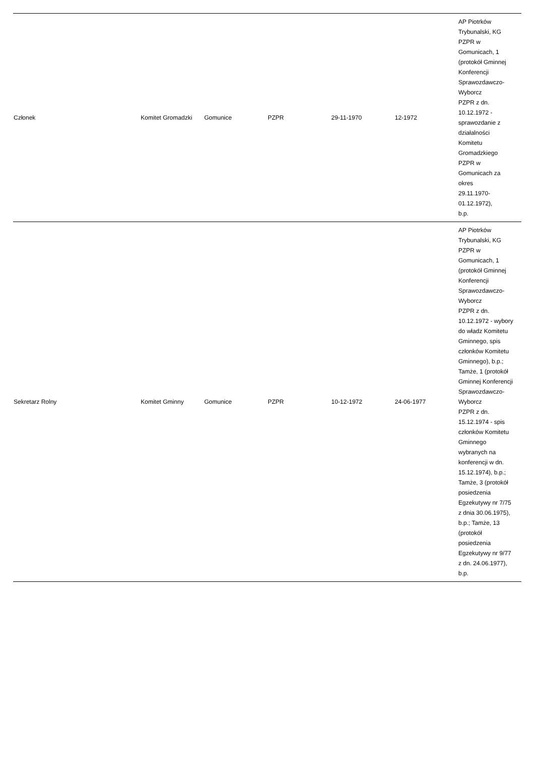| Członek | Komitet Gromadzki | Gomunice | PZPR | 29-11-1970 | 12-1972 | AP Piotrków Trybunalski, KG PZPR w Gomunicach, 1 (protokół Gminnej Konferencji Sprawozdawczo-Wyborcz PZPR z dn. 10.12.1972 - sprawozdanie z działalności Komitetu Gromadzkiego PZPR w Gomunicach za okres 29.11.1970-01.12.1972), b.p. |
| Sekretarz Rolny | Komitet Gminny | Gomunice | PZPR | 10-12-1972 | 24-06-1977 | AP Piotrków Trybunalski, KG PZPR w Gomunicach, 1 (protokół Gminnej Konferencji Sprawozdawczo-Wyborcz PZPR z dn. 10.12.1972 - wybory do władz Komitetu Gminnego, spis członków Komitetu Gminnego), b.p.; Tamże, 1 (protokół Gminnej Konferencji Sprawozdawczo-Wyborcz PZPR z dn. 15.12.1974 - spis członków Komitetu Gminnego wybranych na konferencji w dn. 15.12.1974), b.p.; Tamże, 3 (protokół posiedzenia Egzekutywy nr 7/75 z dnia 30.06.1975), b.p.; Tamże, 13 (protokół posiedzenia Egzekutywy nr 9/77 z dn. 24.06.1977), b.p. |